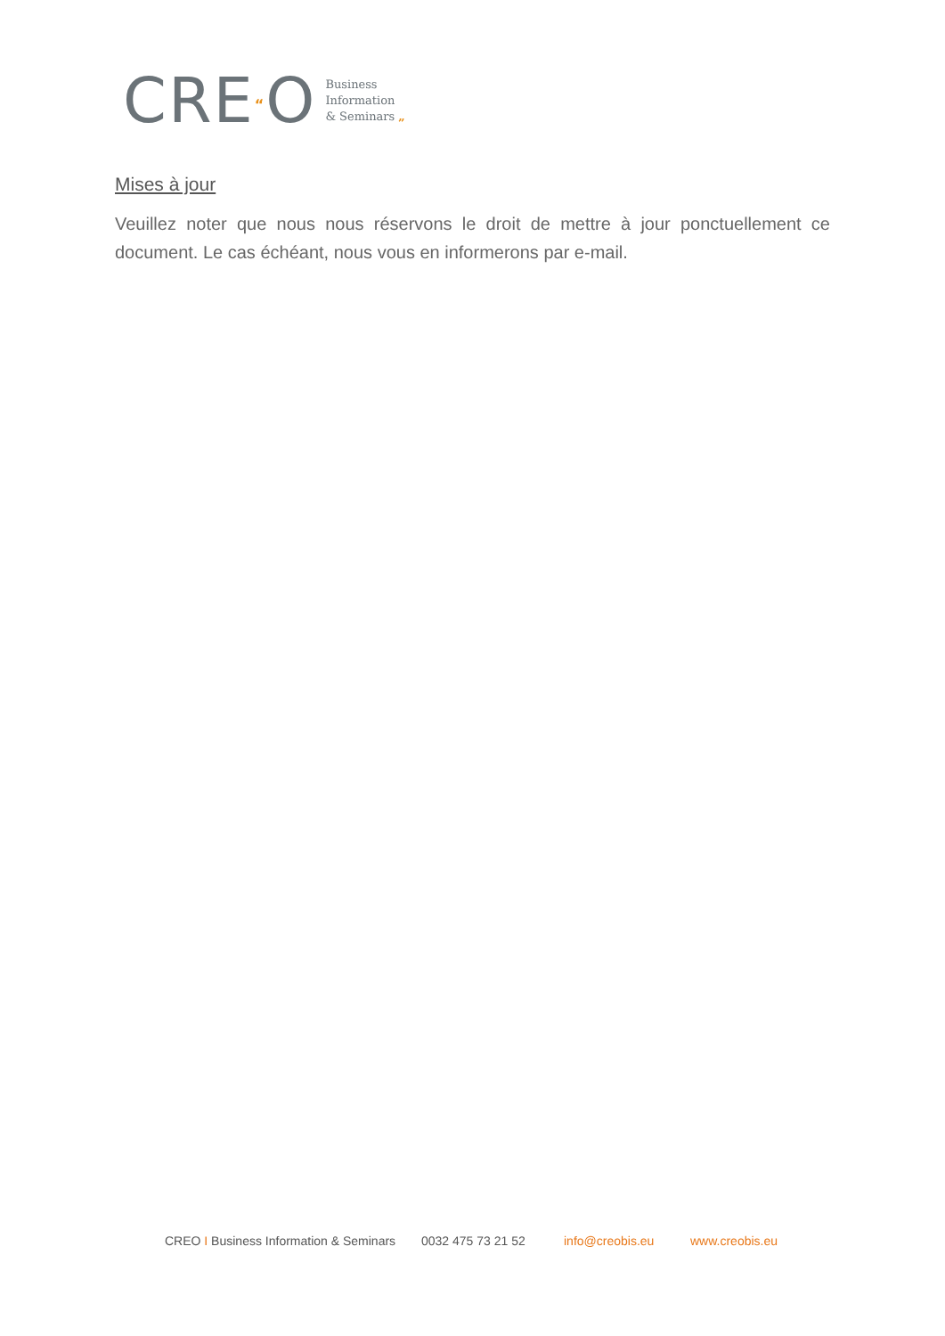CRE“O
Business
Information
& Seminars „
Mises à jour
Veuillez noter que nous nous réservons le droit de mettre à jour ponctuellement ce document. Le cas échéant, nous vous en informerons par e-mail.
CREO I Business Information & Seminars 0032 475 73 21 52 info@creobis.eu www.creobis.eu